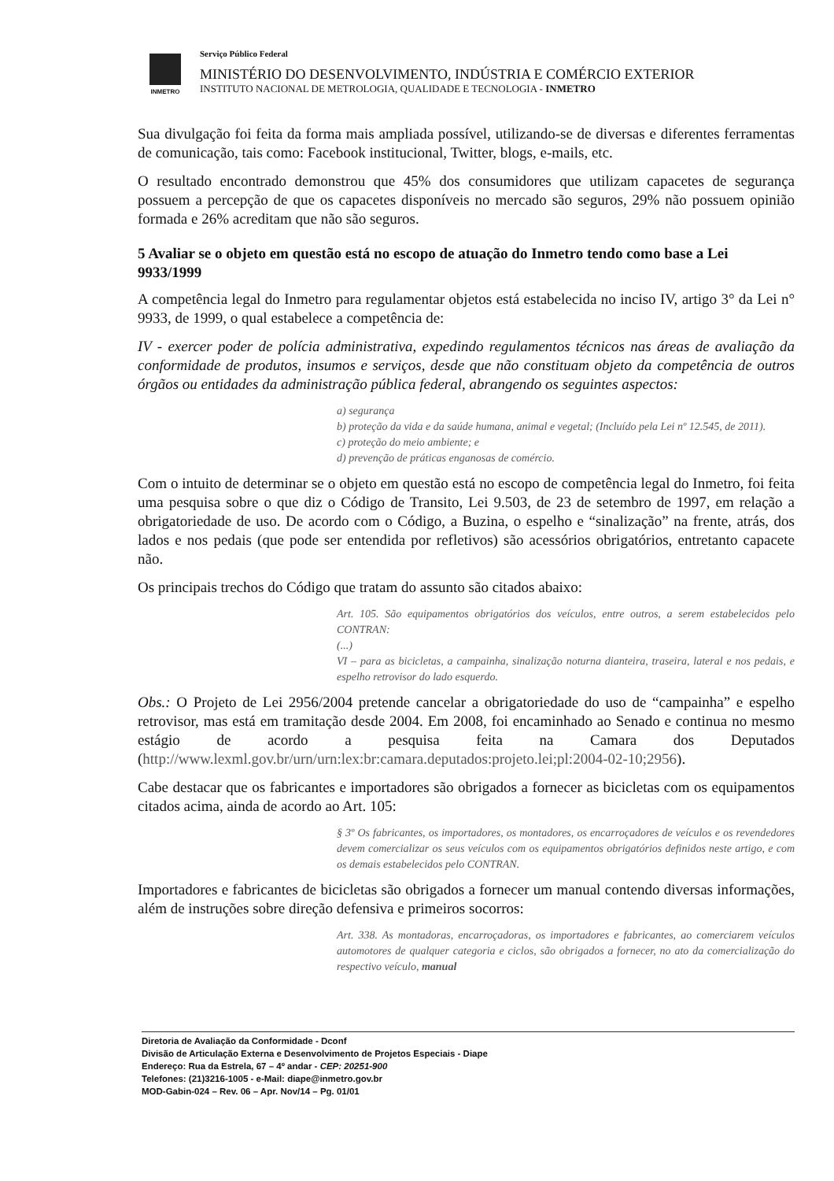INMETRO
Serviço Público Federal
MINISTÉRIO DO DESENVOLVIMENTO, INDÚSTRIA E COMÉRCIO EXTERIOR
INSTITUTO NACIONAL DE METROLOGIA, QUALIDADE E TECNOLOGIA - INMETRO
Sua divulgação foi feita da forma mais ampliada possível, utilizando-se de diversas e diferentes ferramentas de comunicação, tais como: Facebook institucional, Twitter, blogs, e-mails, etc.
O resultado encontrado demonstrou que 45% dos consumidores que utilizam capacetes de segurança possuem a percepção de que os capacetes disponíveis no mercado são seguros, 29% não possuem opinião formada e 26% acreditam que não são seguros.
5 Avaliar se o objeto em questão está no escopo de atuação do Inmetro tendo como base a Lei 9933/1999
A competência legal do Inmetro para regulamentar objetos está estabelecida no inciso IV, artigo 3° da Lei n° 9933, de 1999, o qual estabelece a competência de:
IV - exercer poder de polícia administrativa, expedindo regulamentos técnicos nas áreas de avaliação da conformidade de produtos, insumos e serviços, desde que não constituam objeto da competência de outros órgãos ou entidades da administração pública federal, abrangendo os seguintes aspectos:
a) segurança
b) proteção da vida e da saúde humana, animal e vegetal; (Incluído pela Lei nº 12.545, de 2011).
c) proteção do meio ambiente; e
d) prevenção de práticas enganosas de comércio.
Com o intuito de determinar se o objeto em questão está no escopo de competência legal do Inmetro, foi feita uma pesquisa sobre o que diz o Código de Transito, Lei 9.503, de 23 de setembro de 1997, em relação a obrigatoriedade de uso. De acordo com o Código, a Buzina, o espelho e “sinalização” na frente, atrás, dos lados e nos pedais (que pode ser entendida por refletivos) são acessórios obrigatórios, entretanto capacete não.
Os principais trechos do Código que tratam do assunto são citados abaixo:
Art. 105. São equipamentos obrigatórios dos veículos, entre outros, a serem estabelecidos pelo CONTRAN:
(...)
VI – para as bicicletas, a campainha, sinalização noturna dianteira, traseira, lateral e nos pedais, e espelho retrovisor do lado esquerdo.
Obs.: O Projeto de Lei 2956/2004 pretende cancelar a obrigatoriedade do uso de “campainha” e espelho retrovisor, mas está em tramitação desde 2004. Em 2008, foi encaminhado ao Senado e continua no mesmo estágio de acordo a pesquisa feita na Camara dos Deputados (http://www.lexml.gov.br/urn/urn:lex:br:camara.deputados:projeto.lei;pl:2004-02-10;2956).
Cabe destacar que os fabricantes e importadores são obrigados a fornecer as bicicletas com os equipamentos citados acima, ainda de acordo ao Art. 105:
§ 3º Os fabricantes, os importadores, os montadores, os encarroçadores de veículos e os revendedores devem comercializar os seus veículos com os equipamentos obrigatórios definidos neste artigo, e com os demais estabelecidos pelo CONTRAN.
Importadores e fabricantes de bicicletas são obrigados a fornecer um manual contendo diversas informações, além de instruções sobre direção defensiva e primeiros socorros:
Art. 338. As montadoras, encarroçadoras, os importadores e fabricantes, ao comerciarem veículos automotores de qualquer categoria e ciclos, são obrigados a fornecer, no ato da comercialização do respectivo veículo, manual
Diretoria de Avaliação da Conformidade - Dconf
Divisão de Articulação Externa e Desenvolvimento de Projetos Especiais - Diape
Endereço: Rua da Estrela, 67 – 4º andar - CEP: 20251-900
Telefones: (21)3216-1005 - e-Mail: diape@inmetro.gov.br
MOD-Gabin-024 – Rev. 06 – Apr. Nov/14 – Pg. 01/01